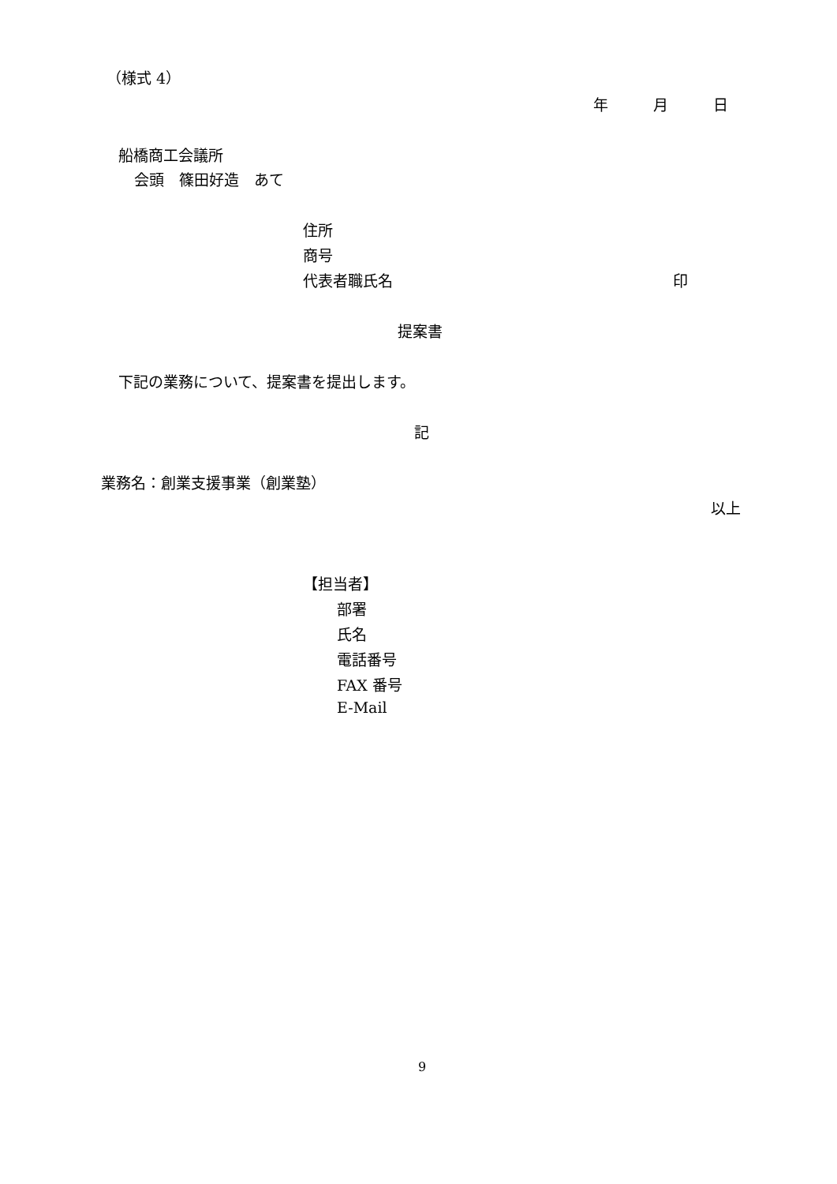（様式 4）
年　　　月　　　日
船橋商工会議所
会頭　篠田好造　あて
住所
商号
代表者職氏名
印
提案書
下記の業務について、提案書を提出します。
記
業務名：創業支援事業（創業塾）
以上
【担当者】
部署
氏名
電話番号
FAX 番号
E-Mail
9